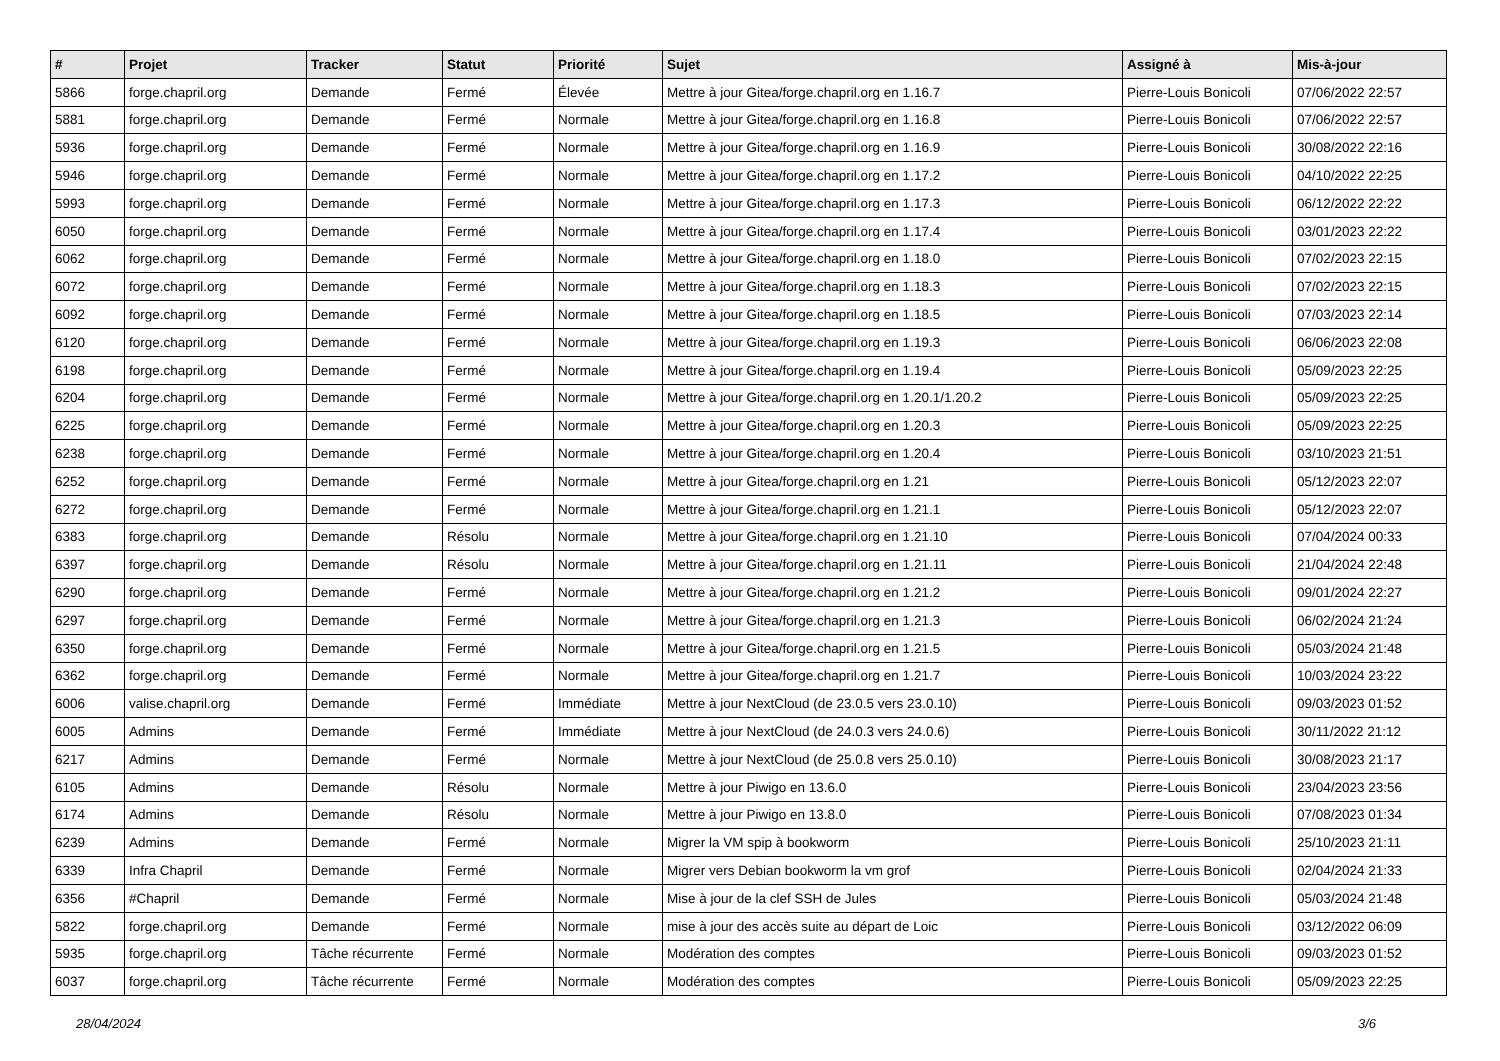| # | Projet | Tracker | Statut | Priorité | Sujet | Assigné à | Mis-à-jour |
| --- | --- | --- | --- | --- | --- | --- | --- |
| 5866 | forge.chapril.org | Demande | Fermé | Élevée | Mettre à jour Gitea/forge.chapril.org en 1.16.7 | Pierre-Louis Bonicoli | 07/06/2022 22:57 |
| 5881 | forge.chapril.org | Demande | Fermé | Normale | Mettre à jour Gitea/forge.chapril.org en 1.16.8 | Pierre-Louis Bonicoli | 07/06/2022 22:57 |
| 5936 | forge.chapril.org | Demande | Fermé | Normale | Mettre à jour Gitea/forge.chapril.org en 1.16.9 | Pierre-Louis Bonicoli | 30/08/2022 22:16 |
| 5946 | forge.chapril.org | Demande | Fermé | Normale | Mettre à jour Gitea/forge.chapril.org en 1.17.2 | Pierre-Louis Bonicoli | 04/10/2022 22:25 |
| 5993 | forge.chapril.org | Demande | Fermé | Normale | Mettre à jour Gitea/forge.chapril.org en 1.17.3 | Pierre-Louis Bonicoli | 06/12/2022 22:22 |
| 6050 | forge.chapril.org | Demande | Fermé | Normale | Mettre à jour Gitea/forge.chapril.org en 1.17.4 | Pierre-Louis Bonicoli | 03/01/2023 22:22 |
| 6062 | forge.chapril.org | Demande | Fermé | Normale | Mettre à jour Gitea/forge.chapril.org en 1.18.0 | Pierre-Louis Bonicoli | 07/02/2023 22:15 |
| 6072 | forge.chapril.org | Demande | Fermé | Normale | Mettre à jour Gitea/forge.chapril.org en 1.18.3 | Pierre-Louis Bonicoli | 07/02/2023 22:15 |
| 6092 | forge.chapril.org | Demande | Fermé | Normale | Mettre à jour Gitea/forge.chapril.org en 1.18.5 | Pierre-Louis Bonicoli | 07/03/2023 22:14 |
| 6120 | forge.chapril.org | Demande | Fermé | Normale | Mettre à jour Gitea/forge.chapril.org en 1.19.3 | Pierre-Louis Bonicoli | 06/06/2023 22:08 |
| 6198 | forge.chapril.org | Demande | Fermé | Normale | Mettre à jour Gitea/forge.chapril.org en 1.19.4 | Pierre-Louis Bonicoli | 05/09/2023 22:25 |
| 6204 | forge.chapril.org | Demande | Fermé | Normale | Mettre à jour Gitea/forge.chapril.org en 1.20.1/1.20.2 | Pierre-Louis Bonicoli | 05/09/2023 22:25 |
| 6225 | forge.chapril.org | Demande | Fermé | Normale | Mettre à jour Gitea/forge.chapril.org en 1.20.3 | Pierre-Louis Bonicoli | 05/09/2023 22:25 |
| 6238 | forge.chapril.org | Demande | Fermé | Normale | Mettre à jour Gitea/forge.chapril.org en 1.20.4 | Pierre-Louis Bonicoli | 03/10/2023 21:51 |
| 6252 | forge.chapril.org | Demande | Fermé | Normale | Mettre à jour Gitea/forge.chapril.org en 1.21 | Pierre-Louis Bonicoli | 05/12/2023 22:07 |
| 6272 | forge.chapril.org | Demande | Fermé | Normale | Mettre à jour Gitea/forge.chapril.org en 1.21.1 | Pierre-Louis Bonicoli | 05/12/2023 22:07 |
| 6383 | forge.chapril.org | Demande | Résolu | Normale | Mettre à jour Gitea/forge.chapril.org en 1.21.10 | Pierre-Louis Bonicoli | 07/04/2024 00:33 |
| 6397 | forge.chapril.org | Demande | Résolu | Normale | Mettre à jour Gitea/forge.chapril.org en 1.21.11 | Pierre-Louis Bonicoli | 21/04/2024 22:48 |
| 6290 | forge.chapril.org | Demande | Fermé | Normale | Mettre à jour Gitea/forge.chapril.org en 1.21.2 | Pierre-Louis Bonicoli | 09/01/2024 22:27 |
| 6297 | forge.chapril.org | Demande | Fermé | Normale | Mettre à jour Gitea/forge.chapril.org en 1.21.3 | Pierre-Louis Bonicoli | 06/02/2024 21:24 |
| 6350 | forge.chapril.org | Demande | Fermé | Normale | Mettre à jour Gitea/forge.chapril.org en 1.21.5 | Pierre-Louis Bonicoli | 05/03/2024 21:48 |
| 6362 | forge.chapril.org | Demande | Fermé | Normale | Mettre à jour Gitea/forge.chapril.org en 1.21.7 | Pierre-Louis Bonicoli | 10/03/2024 23:22 |
| 6006 | valise.chapril.org | Demande | Fermé | Immédiate | Mettre à jour NextCloud (de 23.0.5 vers 23.0.10) | Pierre-Louis Bonicoli | 09/03/2023 01:52 |
| 6005 | Admins | Demande | Fermé | Immédiate | Mettre à jour NextCloud (de 24.0.3 vers 24.0.6) | Pierre-Louis Bonicoli | 30/11/2022 21:12 |
| 6217 | Admins | Demande | Fermé | Normale | Mettre à jour NextCloud (de 25.0.8 vers 25.0.10) | Pierre-Louis Bonicoli | 30/08/2023 21:17 |
| 6105 | Admins | Demande | Résolu | Normale | Mettre à jour Piwigo en 13.6.0 | Pierre-Louis Bonicoli | 23/04/2023 23:56 |
| 6174 | Admins | Demande | Résolu | Normale | Mettre à jour Piwigo en 13.8.0 | Pierre-Louis Bonicoli | 07/08/2023 01:34 |
| 6239 | Admins | Demande | Fermé | Normale | Migrer la VM spip à bookworm | Pierre-Louis Bonicoli | 25/10/2023 21:11 |
| 6339 | Infra Chapril | Demande | Fermé | Normale | Migrer vers Debian bookworm la vm grof | Pierre-Louis Bonicoli | 02/04/2024 21:33 |
| 6356 | #Chapril | Demande | Fermé | Normale | Mise à jour de la clef SSH de Jules | Pierre-Louis Bonicoli | 05/03/2024 21:48 |
| 5822 | forge.chapril.org | Demande | Fermé | Normale | mise à jour des accès suite au départ de Loic | Pierre-Louis Bonicoli | 03/12/2022 06:09 |
| 5935 | forge.chapril.org | Tâche récurrente | Fermé | Normale | Modération des comptes | Pierre-Louis Bonicoli | 09/03/2023 01:52 |
| 6037 | forge.chapril.org | Tâche récurrente | Fermé | Normale | Modération des comptes | Pierre-Louis Bonicoli | 05/09/2023 22:25 |
28/04/2024 3/6